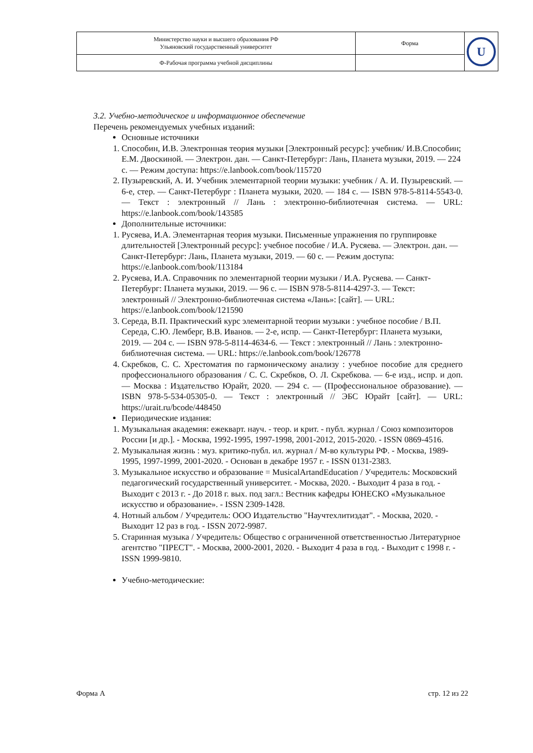| Министерство науки и высшего образования РФ Ульяновский государственный университет | Форма | U |
| Ф-Рабочая программа учебной дисциплины | | |
3.2. Учебно-методическое и информационное обеспечение
Перечень рекомендуемых учебных изданий:
Основные источники
1. Способин, И.В. Электронная теория музыки [Электронный ресурс]: учебник/ И.В.Способин; Е.М. Двоскиной. — Электрон. дан. — Санкт-Петербург: Лань, Планета музыки, 2019. — 224 с. — Режим доступа: https://e.lanbook.com/book/115720
2. Пузыревский, А. И. Учебник элементарной теории музыки: учебник / А. И. Пузыревский. — 6-е, стер. — Санкт-Петербург : Планета музыки, 2020. — 184 с. — ISBN 978-5-8114-5543-0. — Текст : электронный // Лань : электронно-библиотечная система. — URL: https://e.lanbook.com/book/143585
Дополнительные источники:
1. Русяева, И.А. Элементарная теория музыки. Письменные упражнения по группировке длительностей [Электронный ресурс]: учебное пособие / И.А. Русяева. — Электрон. дан. — Санкт-Петербург: Лань, Планета музыки, 2019. — 60 с. — Режим доступа: https://e.lanbook.com/book/113184
2. Русяева, И.А. Справочник по элементарной теории музыки / И.А. Русяева. — Санкт-Петербург: Планета музыки, 2019. — 96 с. — ISBN 978-5-8114-4297-3. — Текст: электронный // Электронно-библиотечная система «Лань»: [сайт]. — URL: https://e.lanbook.com/book/121590
3. Середа, В.П. Практический курс элементарной теории музыки : учебное пособие / В.П. Середа, С.Ю. Лемберг, В.В. Иванов. — 2-е, испр. — Санкт-Петербург: Планета музыки, 2019. — 204 с. — ISBN 978-5-8114-4634-6. — Текст : электронный // Лань : электронно-библиотечная система. — URL: https://e.lanbook.com/book/126778
4. Скребков, С. С. Хрестоматия по гармоническому анализу : учебное пособие для среднего профессионального образования / С. С. Скребков, О. Л. Скребкова. — 6-е изд., испр. и доп. — Москва : Издательство Юрайт, 2020. — 294 с. — (Профессиональное образование). — ISBN 978-5-534-05305-0. — Текст : электронный // ЭБС Юрайт [сайт]. — URL: https://urait.ru/bcode/448450
Периодические издания:
1. Музыкальная академия: ежекварт. науч. - теор. и крит. - публ. журнал / Союз композиторов России [и др.]. - Москва, 1992-1995, 1997-1998, 2001-2012, 2015-2020. - ISSN 0869-4516.
2. Музыкальная жизнь : муз. критико-публ. ил. журнал / М-во культуры РФ. - Москва, 1989-1995, 1997-1999, 2001-2020. - Основан в декабре 1957 г. - ISSN 0131-2383.
3. Музыкальное искусство и образование = MusicalArtandEducation / Учредитель: Московский педагогический государственный университет. - Москва, 2020. - Выходит 4 раза в год. - Выходит с 2013 г. - До 2018 г. вых. под загл.: Вестник кафедры ЮНЕСКО «Музыкальное искусство и образование». - ISSN 2309-1428.
4. Нотный альбом / Учредитель: ООО Издательство "Научтехлитиздат". - Москва, 2020. - Выходит 12 раз в год. - ISSN 2072-9987.
5. Старинная музыка / Учредитель: Общество с ограниченной ответственностью Литературное агентство "ПРЕСТ". - Москва, 2000-2001, 2020. - Выходит 4 раза в год. - Выходит с 1998 г. - ISSN 1999-9810.
Учебно-методические:
Форма А стр. 12 из 22